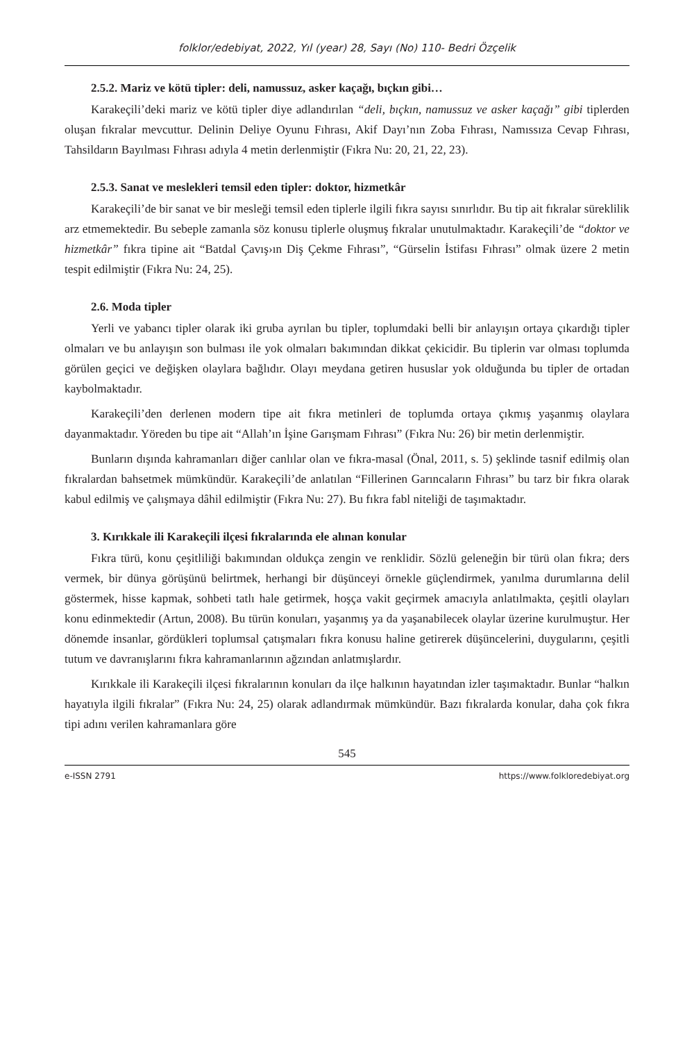folklor/edebiyat, 2022, Yıl (year) 28, Sayı (No) 110- Bedri Özçelik
2.5.2. Mariz ve kötü tipler: deli, namussuz, asker kaçağı, bıçkın gibi…
Karakeçili’deki mariz ve kötü tipler diye adlandırılan “deli, bıçkın, namussuz ve asker kaçağı” gibi tiplerden oluşan fıkralar mevcuttur. Delinin Deliye Oyunu Fıhrası, Akif Dayı’nın Zoba Fıhrası, Namıssıza Cevap Fıhrası, Tahsildarın Bayılması Fıhrası adıyla 4 metin derlenmiştir (Fıkra Nu: 20, 21, 22, 23).
2.5.3. Sanat ve meslekleri temsil eden tipler: doktor, hizmetkâr
Karakeçili’de bir sanat ve bir mesleği temsil eden tiplerle ilgili fıkra sayısı sınırlıdır. Bu tip ait fıkralar süreklilik arz etmemektedir. Bu sebeple zamanla söz konusu tiplerle oluşmuş fıkralar unutulmaktadır. Karakeçili’de “doktor ve hizmetkâr” fıkra tipine ait “Batdal Çavış›ın Diş Çekme Fıhrası”, “Gürselin İstifası Fıhrası” olmak üzere 2 metin tespit edilmiştir (Fıkra Nu: 24, 25).
2.6. Moda tipler
Yerli ve yabancı tipler olarak iki gruba ayrılan bu tipler, toplumdaki belli bir anlayışın ortaya çıkardığı tipler olmaları ve bu anlayışın son bulması ile yok olmaları bakımından dikkat çekicidir. Bu tiplerin var olması toplumda görülen geçici ve değişken olaylara bağlıdır. Olayı meydana getiren hususlar yok olduğunda bu tipler de ortadan kaybolmaktadır.
Karakeçili’den derlenen modern tipe ait fıkra metinleri de toplumda ortaya çıkmış yaşanmış olaylara dayanmaktadır. Yöreden bu tipe ait “Allah’ın İşine Garışmam Fıhrası” (Fıkra Nu: 26) bir metin derlenmiştir.
Bunların dışında kahramanları diğer canlılar olan ve fıkra-masal (Önal, 2011, s. 5) şeklinde tasnif edilmiş olan fıkralardan bahsetmek mümkündür. Karakeçili’de anlatılan “Fillerinen Garıncaların Fıhrası” bu tarz bir fıkra olarak kabul edilmiş ve çalışmaya dâhil edilmiştir (Fıkra Nu: 27). Bu fıkra fabl niteliği de taşımaktadır.
3. Kırıkkale ili Karakeçili ilçesi fıkralarında ele alınan konular
Fıkra türü, konu çeşitliliği bakımından oldukça zengin ve renklidir. Sözlü geleneğin bir türü olan fıkra; ders vermek, bir dünya görüşünü belirtmek, herhangi bir düşünceyi örnekle güçlendirmek, yanılma durumlarına delil göstermek, hisse kapmak, sohbeti tatlı hale getirmek, hoşça vakit geçirmek amacıyla anlatılmakta, çeşitli olayları konu edinmektedir (Artun, 2008). Bu türün konuları, yaşanmış ya da yaşanabilecek olaylar üzerine kurulmuştur. Her dönemde insanlar, gördükleri toplumsal çatışmaları fıkra konusu haline getirerek düşüncelerini, duygularını, çeşitli tutum ve davranışlarını fıkra kahramanlarının ağzından anlatmışlardır.
Kırıkkale ili Karakeçili ilçesi fıkralarının konuları da ilçe halkının hayatından izler taşımaktadır. Bunlar “halkın hayatıyla ilgili fıkralar” (Fıkra Nu: 24, 25) olarak adlandırmak mümkündür. Bazı fıkralarda konular, daha çok fıkra tipi adını verilen kahramanlara göre
545
e-ISSN 2791 https://www.folkloredebiyat.org